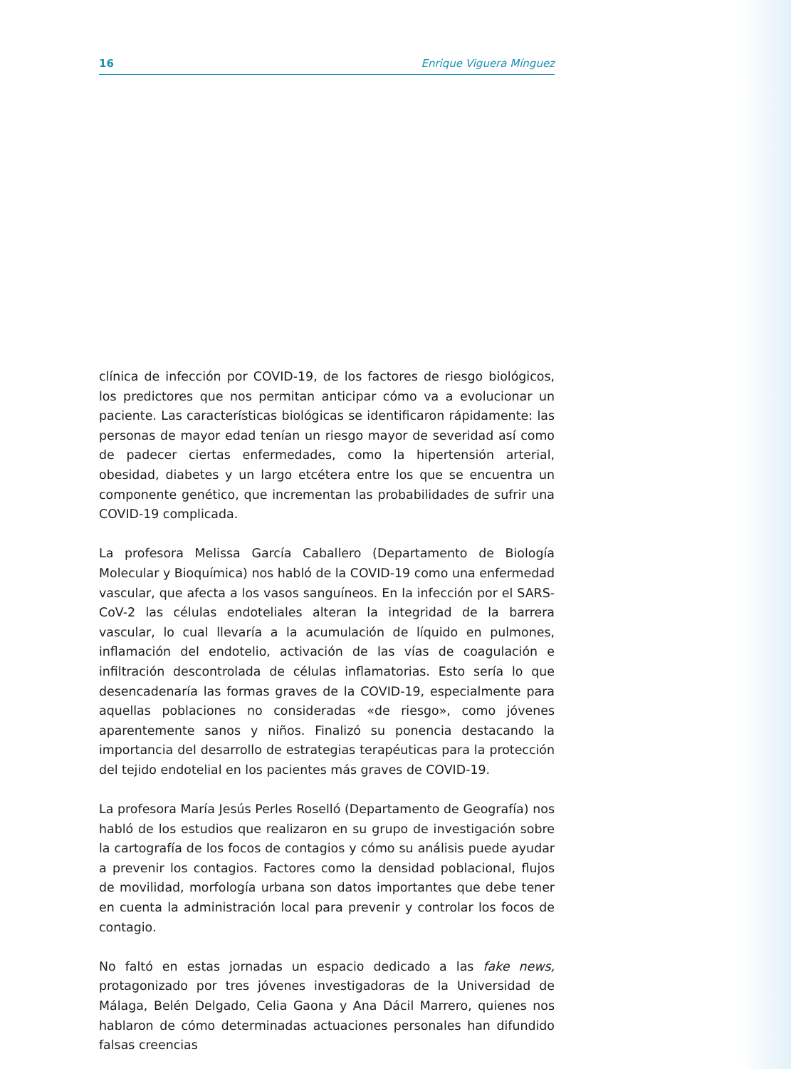16 Enrique Viguera Mínguez
clínica de infección por COVID-19, de los factores de riesgo biológicos, los predictores que nos permitan anticipar cómo va a evolucionar un paciente. Las características biológicas se identificaron rápidamente: las personas de mayor edad tenían un riesgo mayor de severidad así como de padecer ciertas enfermedades, como la hipertensión arterial, obesidad, diabetes y un largo etcétera entre los que se encuentra un componente genético, que incrementan las probabilidades de sufrir una COVID-19 complicada.
La profesora Melissa García Caballero (Departamento de Biología Molecular y Bioquímica) nos habló de la COVID-19 como una enfermedad vascular, que afecta a los vasos sanguíneos. En la infección por el SARS-CoV-2 las células endoteliales alteran la integridad de la barrera vascular, lo cual llevaría a la acumulación de líquido en pulmones, inflamación del endotelio, activación de las vías de coagulación e infiltración descontrolada de células inflamatorias. Esto sería lo que desencadenaría las formas graves de la COVID-19, especialmente para aquellas poblaciones no consideradas «de riesgo», como jóvenes aparentemente sanos y niños. Finalizó su ponencia destacando la importancia del desarrollo de estrategias terapéuticas para la protección del tejido endotelial en los pacientes más graves de COVID-19.
La profesora María Jesús Perles Roselló (Departamento de Geografía) nos habló de los estudios que realizaron en su grupo de investigación sobre la cartografía de los focos de contagios y cómo su análisis puede ayudar a prevenir los contagios. Factores como la densidad poblacional, flujos de movilidad, morfología urbana son datos importantes que debe tener en cuenta la administración local para prevenir y controlar los focos de contagio.
No faltó en estas jornadas un espacio dedicado a las fake news, protagonizado por tres jóvenes investigadoras de la Universidad de Málaga, Belén Delgado, Celia Gaona y Ana Dácil Marrero, quienes nos hablaron de cómo determinadas actuaciones personales han difundido falsas creencias